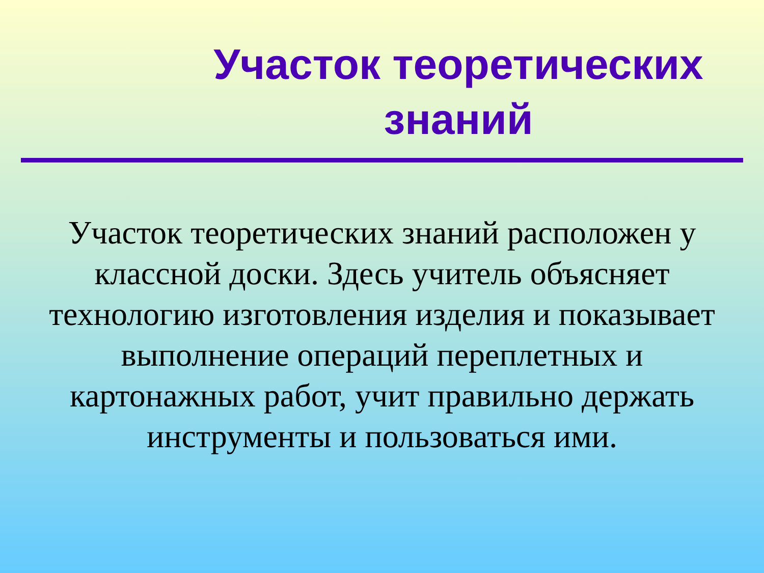Участок теоретических знаний
Участок теоретических знаний расположен у классной доски. Здесь учитель объясняет технологию изготовления изделия и показывает выполнение операций переплетных и картонажных работ, учит правильно держать инструменты и пользоваться ими.